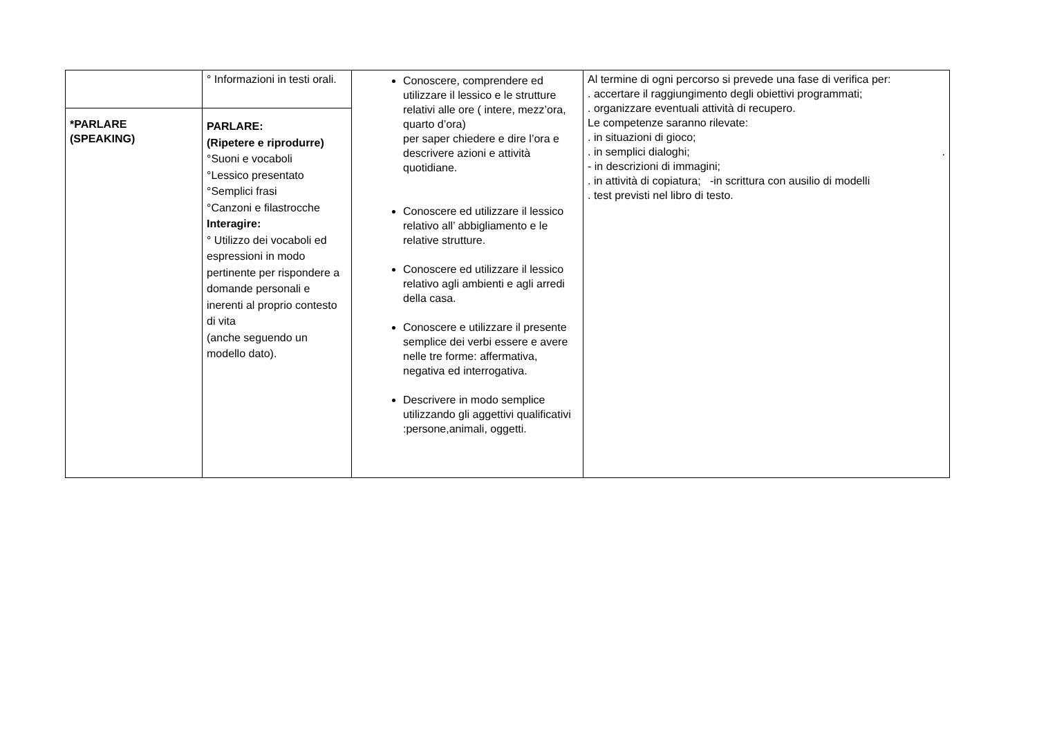| | ° Informazioni in testi orali. | Conoscere, comprendere ed utilizzare il lessico e le strutture relativi alle ore ( intere, mezz’ora, quarto d’ora) per saper chiedere e dire l’ora e descrivere azioni e attività quotidiane. Conoscere ed utilizzare il lessico relativo all’ abbigliamento e le relative strutture. Conoscere ed utilizzare il lessico relativo agli ambienti e agli arredi della casa. Conoscere e utilizzare il presente semplice dei verbi essere e avere nelle tre forme: affermativa, negativa ed interrogativa. Descrivere in modo semplice utilizzando gli aggettivi qualificativi :persone,animali, oggetti. | Al termine di ogni percorso si prevede una fase di verifica per: . accertare il raggiungimento degli obiettivi programmati; . organizzare eventuali attività di recupero. Le competenze saranno rilevate: . in situazioni di gioco; . in semplici dialoghi; . - in descrizioni di immagini; . in attività di copiatura; -in scrittura con ausilio di modelli . test previsti nel libro di testo. |
| *PARLARE (SPEAKING) | PARLARE: (Ripetere e riprodurre) °Suoni e vocaboli °Lessico presentato °Semplici frasi °Canzoni e filastrocche Interagire: ° Utilizzo dei vocaboli ed espressioni in modo pertinente per rispondere a domande personali e inerenti al proprio contesto di vita (anche seguendo un modello dato). | | |